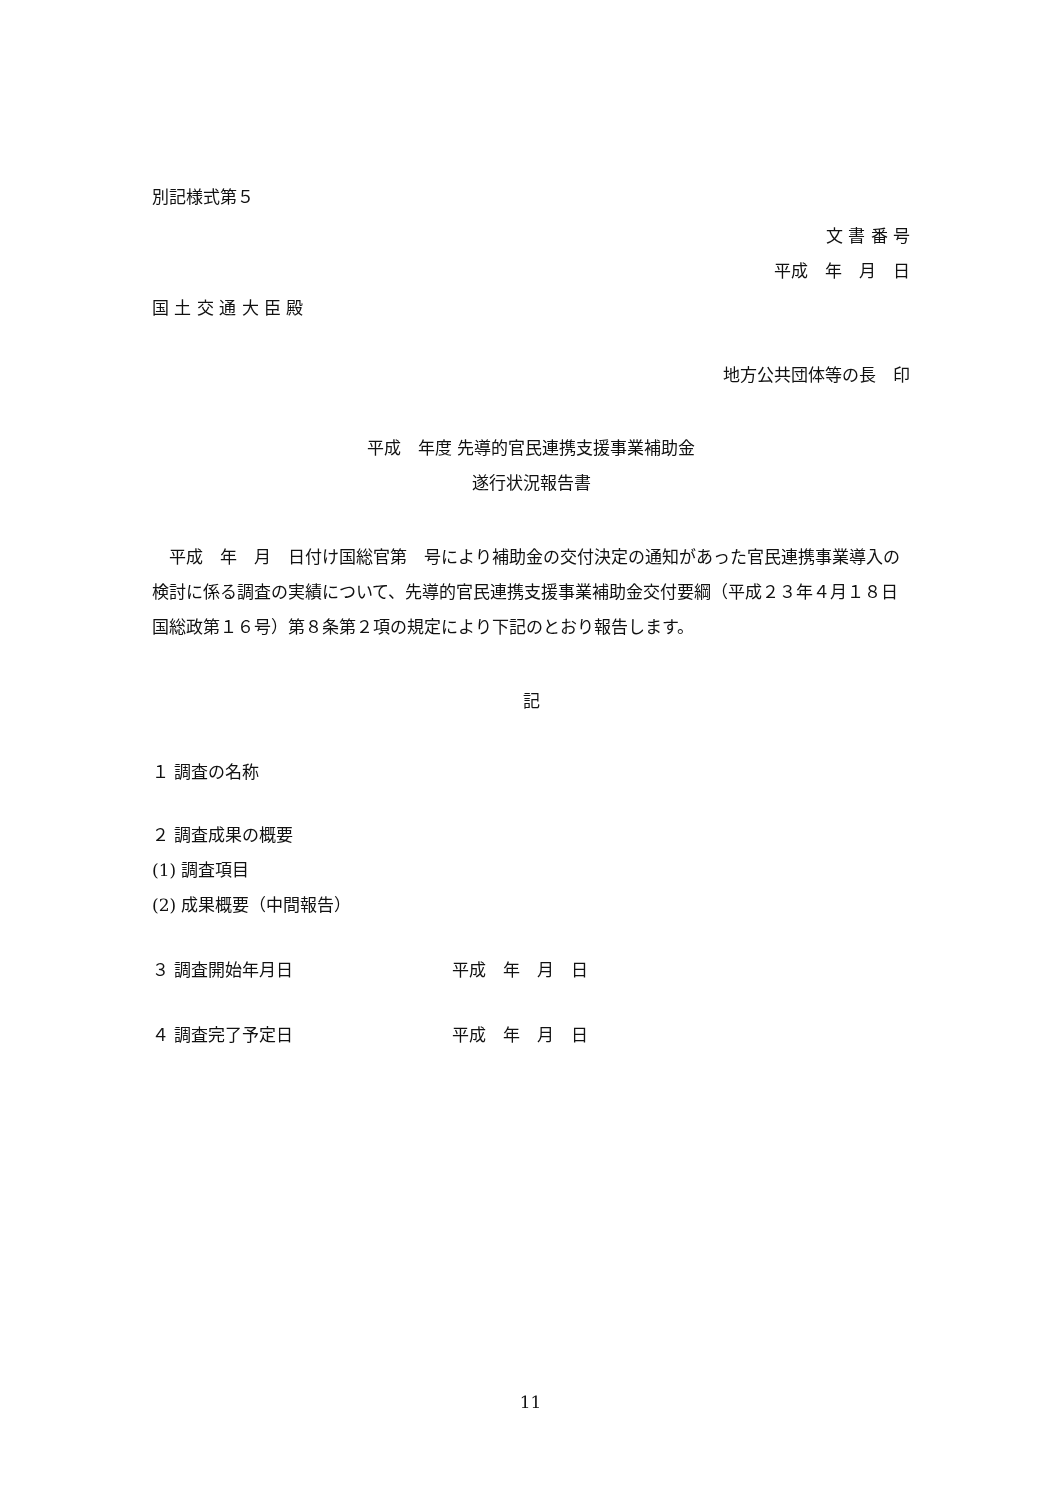別記様式第５
文 書 番 号
平成　年　月　日
国 土 交 通 大 臣 殿
地方公共団体等の長　印
平成　年度 先導的官民連携支援事業補助金
遂行状況報告書
　平成　年　月　日付け国総官第　号により補助金の交付決定の通知があった官民連携事業導入の検討に係る調査の実績について、先導的官民連携支援事業補助金交付要綱（平成２３年４月１８日国総政第１６号）第８条第２項の規定により下記のとおり報告します。
記
１ 調査の名称
２ 調査成果の概要
(1) 調査項目
(2) 成果概要（中間報告）
３ 調査開始年月日 平成　年　月　日
４ 調査完了予定日 平成　年　月　日
11